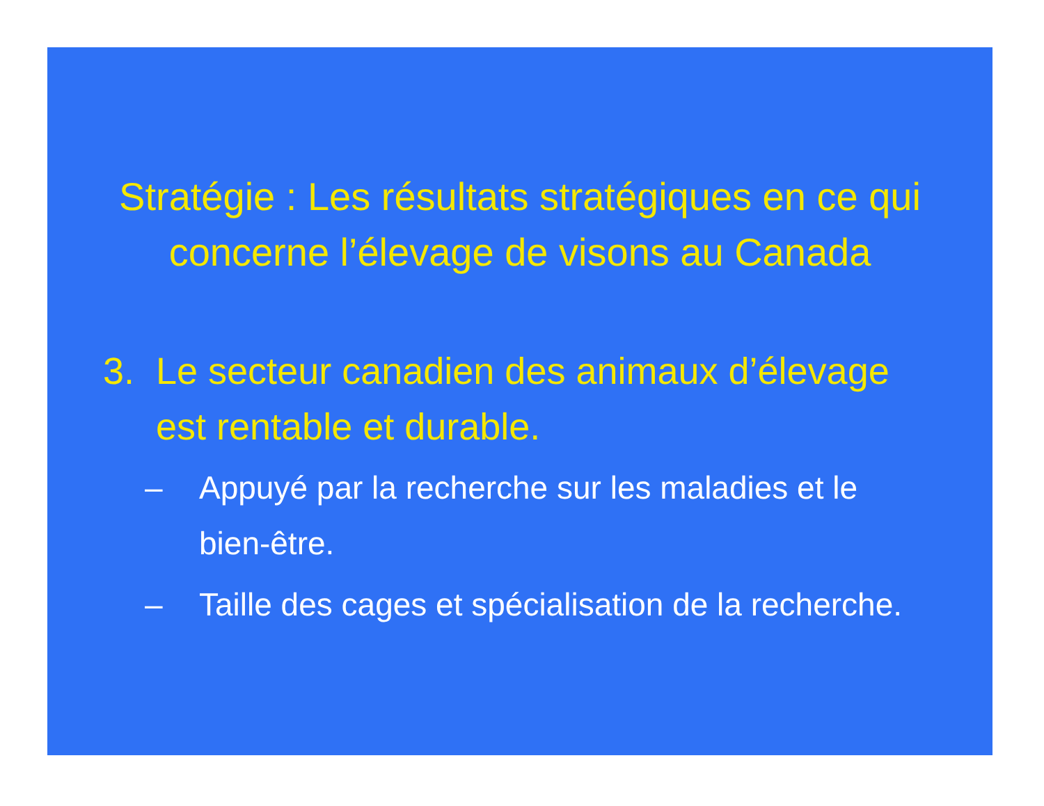Stratégie : Les résultats stratégiques en ce qui concerne l’élevage de visons au Canada
3. Le secteur canadien des animaux d’élevage est rentable et durable.
– Appuyé par la recherche sur les maladies et le bien-être.
– Taille des cages et spécialisation de la recherche.